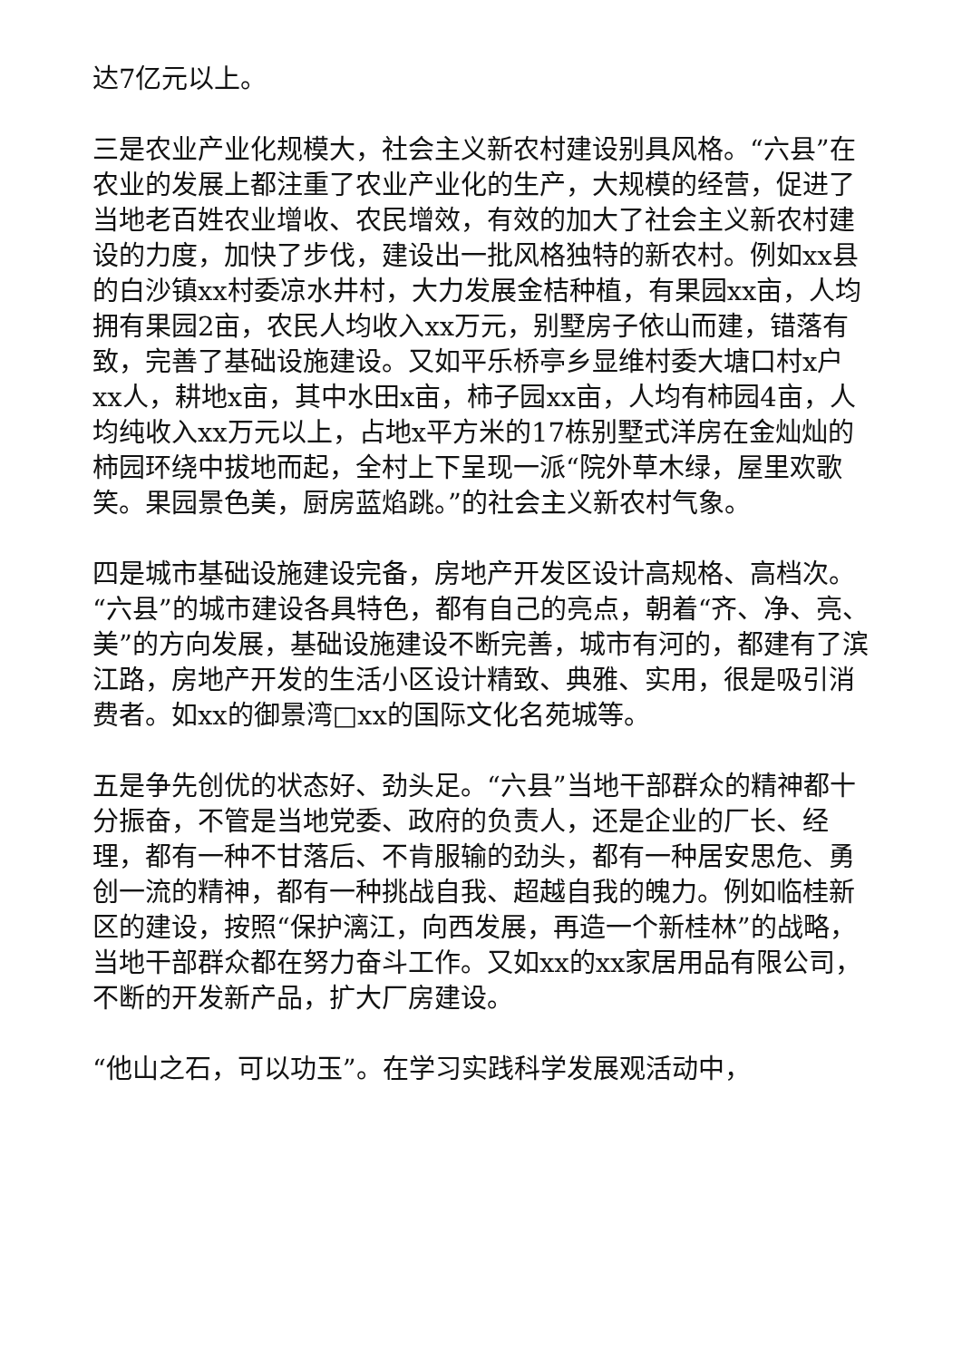达7亿元以上。
三是农业产业化规模大，社会主义新农村建设别具风格。“六县”在农业的发展上都注重了农业产业化的生产，大规模的经营，促进了当地老百姓农业增收、农民增效，有效的加大了社会主义新农村建设的力度，加快了步伐，建设出一批风格独特的新农村。例如xx县的白沙镇xx村委凉水井村，大力发展金桔种植，有果园xx亩，人均拥有果园2亩，农民人均收入xx万元，别墅房子依山而建，错落有致，完善了基础设施建设。又如平乐桥亭乡显维村委大塘口村x户xx人，耕地x亩，其中水田x亩，柿子园xx亩，人均有柿园4亩，人均纯收入xx万元以上，占地x平方米的17栋别墅式洋房在金灿灿的柿园环绕中拔地而起，全村上下呈现一派“院外草木绿，屋里欢歌笑。果园景色美，厨房蓝焰跳。”的社会主义新农村气象。
四是城市基础设施建设完备，房地产开发区设计高规格、高档次。“六县”的城市建设各具特色，都有自己的亮点，朝着“齐、净、亮、美”的方向发展，基础设施建设不断完善，城市有河的，都建有了滨江路，房地产开发的生活小区设计精致、典雅、实用，很是吸引消费者。如xx的御景湾□xx的国际文化名苑城等。
五是争先创优的状态好、劲头足。“六县”当地干部群众的精神都十分振奋，不管是当地党委、政府的负责人，还是企业的厂长、经理，都有一种不甘落后、不肯服输的劲头，都有一种居安思危、勇创一流的精神，都有一种挑战自我、超越自我的魄力。例如临桂新区的建设，按照“保护漓江，向西发展，再造一个新桂林”的战略，当地干部群众都在努力奋斗工作。又如xx的xx家居用品有限公司，不断的开发新产品，扩大厂房建设。
“他山之石，可以功玉”。在学习实践科学发展观活动中，